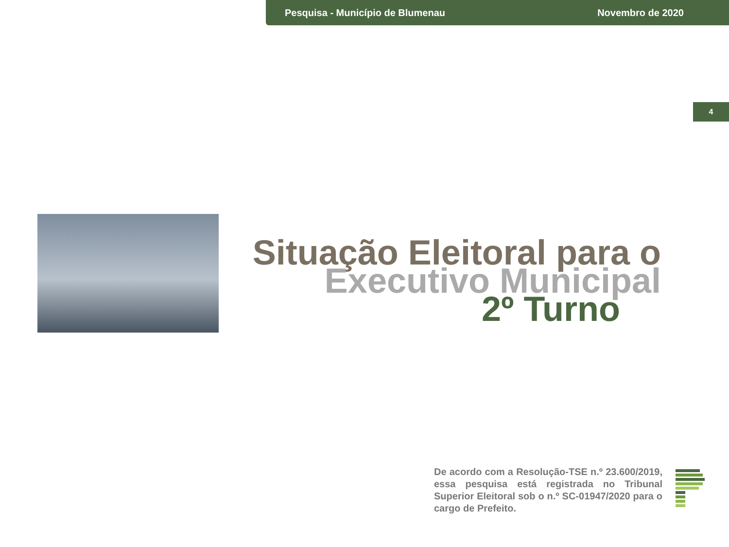Pesquisa - Município de Blumenau Novembro de 2020
4
Situação Eleitoral para o
Executivo Municipal
2º Turno
De acordo com a Resolução-TSE n.º 23.600/2019, essa pesquisa está registrada no Tribunal Superior Eleitoral sob o n.º SC-01947/2020 para o cargo de Prefeito.